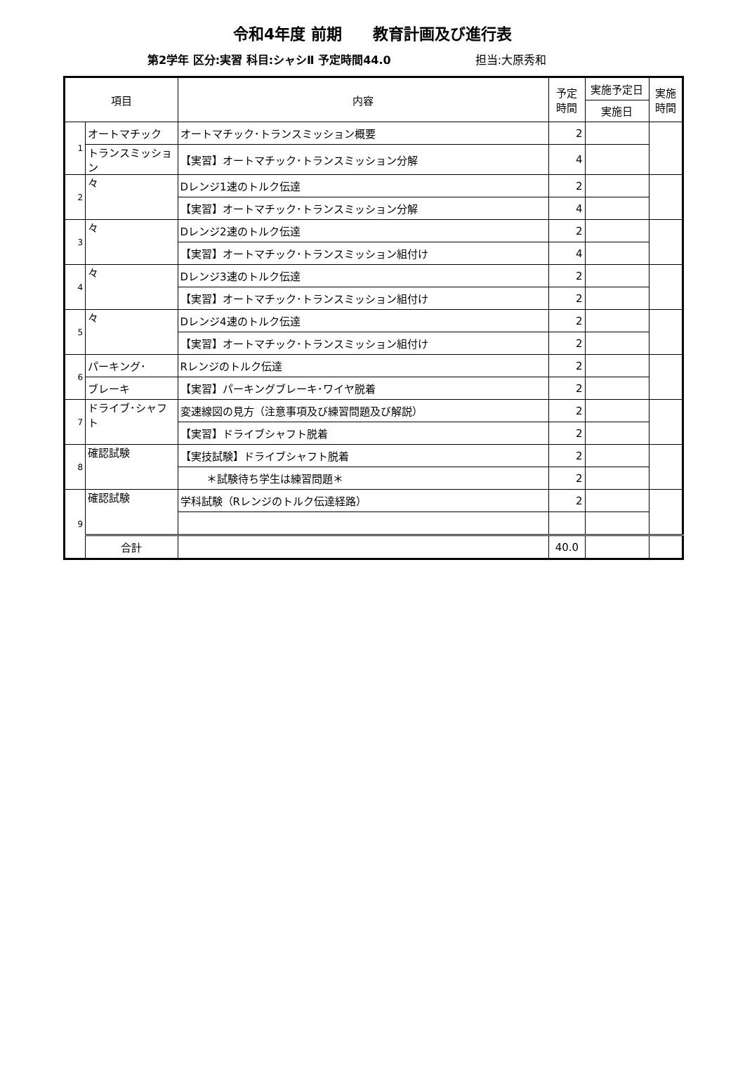令和4年度 前期　　教育計画及び進行表
第2学年 区分:実習 科目:シャシⅡ 予定時間44.0 担当:大原秀和
| 項目 | | 内容 | 予定 時間 | 実施予定日 | 実施 時間 |
| --- | --- | --- | --- | --- | --- |
| | | | | 実施日 | |
| 1 | オートマチック | オートマチック･トランスミッション概要 | 2 | | |
| | トランスミッション | 【実習】オートマチック･トランスミッション分解 | 4 | | |
| 2 | 々 | Dレンジ1速のトルク伝達 | 2 | | |
| | | 【実習】オートマチック･トランスミッション分解 | 4 | | |
| 3 | 々 | Dレンジ2速のトルク伝達 | 2 | | |
| | | 【実習】オートマチック･トランスミッション組付け | 4 | | |
| 4 | 々 | Dレンジ3速のトルク伝達 | 2 | | |
| | | 【実習】オートマチック･トランスミッション組付け | 2 | | |
| 5 | 々 | Dレンジ4速のトルク伝達 | 2 | | |
| | | 【実習】オートマチック･トランスミッション組付け | 2 | | |
| 6 | パーキング･ | Rレンジのトルク伝達 | 2 | | |
| | ブレーキ | 【実習】パーキングブレーキ･ワイヤ脱着 | 2 | | |
| 7 | ドライブ･シャフト | 変速線図の見方（注意事項及び練習問題及び解説） | 2 | | |
| | | 【実習】ドライブシャフト脱着 | 2 | | |
| 8 | 確認試験 | 【実技試験】ドライブシャフト脱着 | 2 | | |
| | | ＊試験待ち学生は練習問題＊ | 2 | | |
| 9 | 確認試験 | 学科試験（Rレンジのトルク伝達経路） | 2 | | |
| | 合計 | | 40.0 | | |